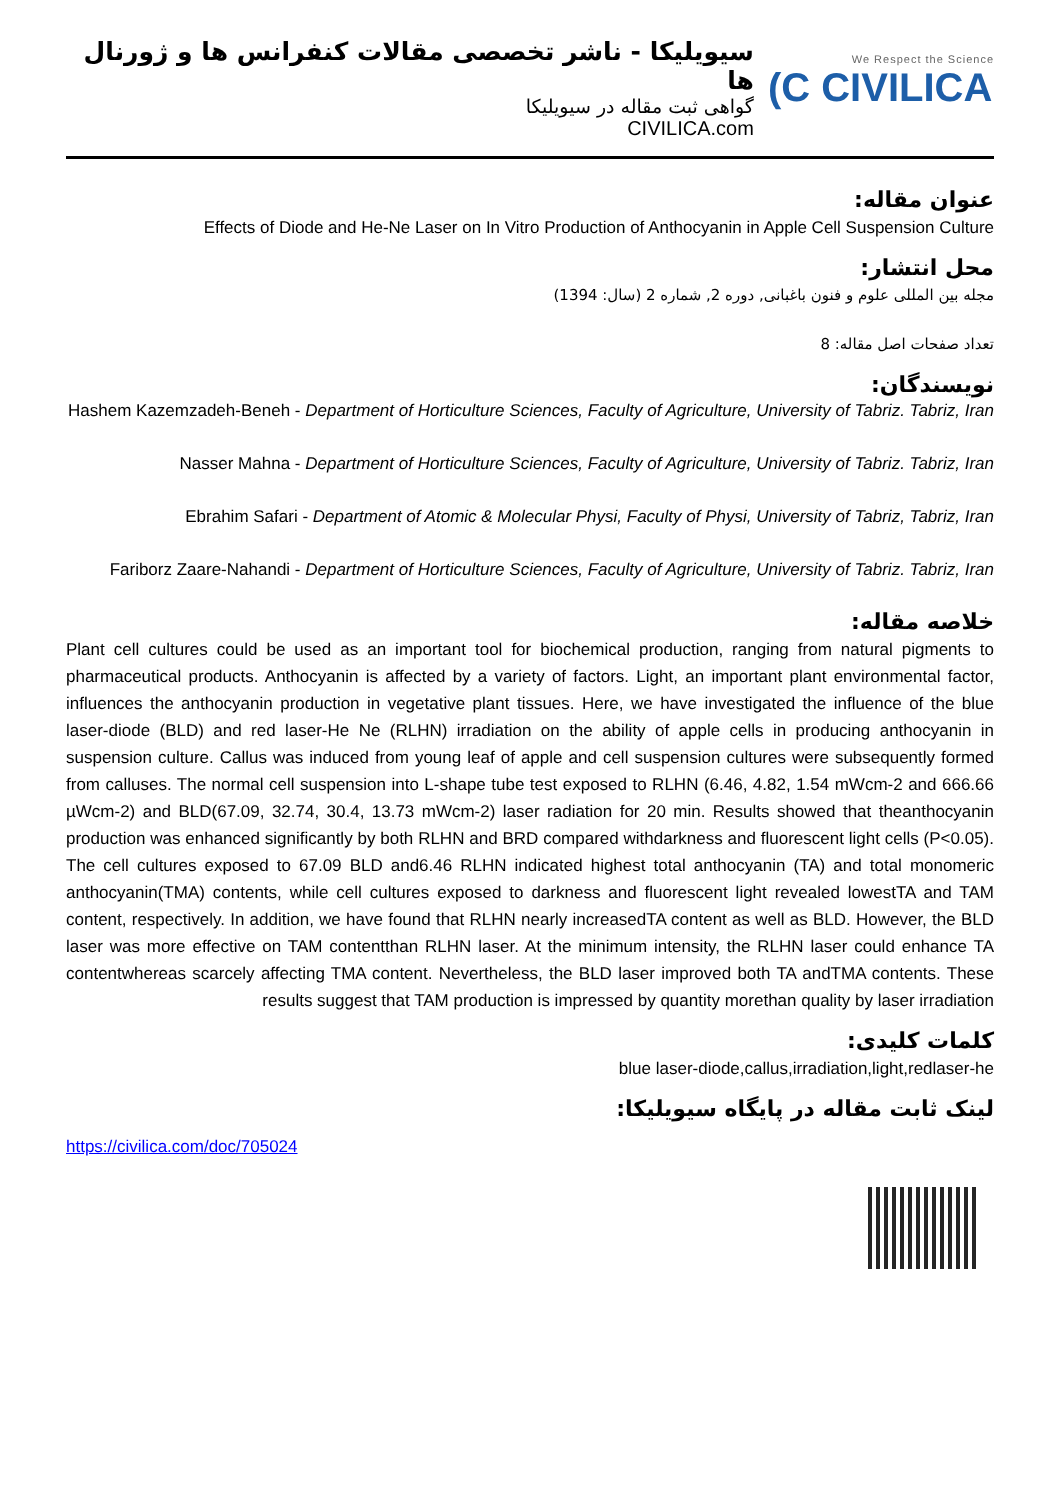سیویلیکا - ناشر تخصصی مقالات کنفرانس ها و ژورنال ها
گواهی ثبت مقاله در سیویلیکا
CIVILICA.com
We Respect the Science
(C CIVILICA
عنوان مقاله:
Effects of Diode and He-Ne Laser on In Vitro Production of Anthocyanin in Apple Cell Suspension Culture
محل انتشار:
مجله بین المللی علوم و فنون باغبانی, دوره 2, شماره 2 (سال: 1394)
تعداد صفحات اصل مقاله: 8
نویسندگان:
Hashem Kazemzadeh-Beneh - Department of Horticulture Sciences, Faculty of Agriculture, University of Tabriz. Tabriz, Iran
Nasser Mahna - Department of Horticulture Sciences, Faculty of Agriculture, University of Tabriz. Tabriz, Iran
Ebrahim Safari - Department of Atomic & Molecular Physi, Faculty of Physi, University of Tabriz, Tabriz, Iran
Fariborz Zaare-Nahandi - Department of Horticulture Sciences, Faculty of Agriculture, University of Tabriz. Tabriz, Iran
خلاصه مقاله:
Plant cell cultures could be used as an important tool for biochemical production, ranging from natural pigments to pharmaceutical products. Anthocyanin is affected by a variety of factors. Light, an important plant environmental factor, influences the anthocyanin production in vegetative plant tissues. Here, we have investigated the influence of the blue laser-diode (BLD) and red laser-He Ne (RLHN) irradiation on the ability of apple cells in producing anthocyanin in suspension culture. Callus was induced from young leaf of apple and cell suspension cultures were subsequently formed from calluses. The normal cell suspension into L-shape tube test exposed to RLHN (6.46, 4.82, 1.54 mWcm-2 and 666.66 µWcm-2) and BLD(67.09, 32.74, 30.4, 13.73 mWcm-2) laser radiation for 20 min. Results showed that theanthocyanin production was enhanced significantly by both RLHN and BRD compared withdarkness and fluorescent light cells (P<0.05). The cell cultures exposed to 67.09 BLD and6.46 RLHN indicated highest total anthocyanin (TA) and total monomeric anthocyanin(TMA) contents, while cell cultures exposed to darkness and fluorescent light revealed lowestTA and TAM content, respectively. In addition, we have found that RLHN nearly increasedTA content as well as BLD. However, the BLD laser was more effective on TAM contentthan RLHN laser. At the minimum intensity, the RLHN laser could enhance TA contentwhereas scarcely affecting TMA content. Nevertheless, the BLD laser improved both TA andTMA contents. These results suggest that TAM production is impressed by quantity morethan quality by laser irradiation
کلمات کلیدی:
blue laser-diode,callus,irradiation,light,redlaser-he
لینک ثابت مقاله در پایگاه سیویلیکا:
https://civilica.com/doc/705024